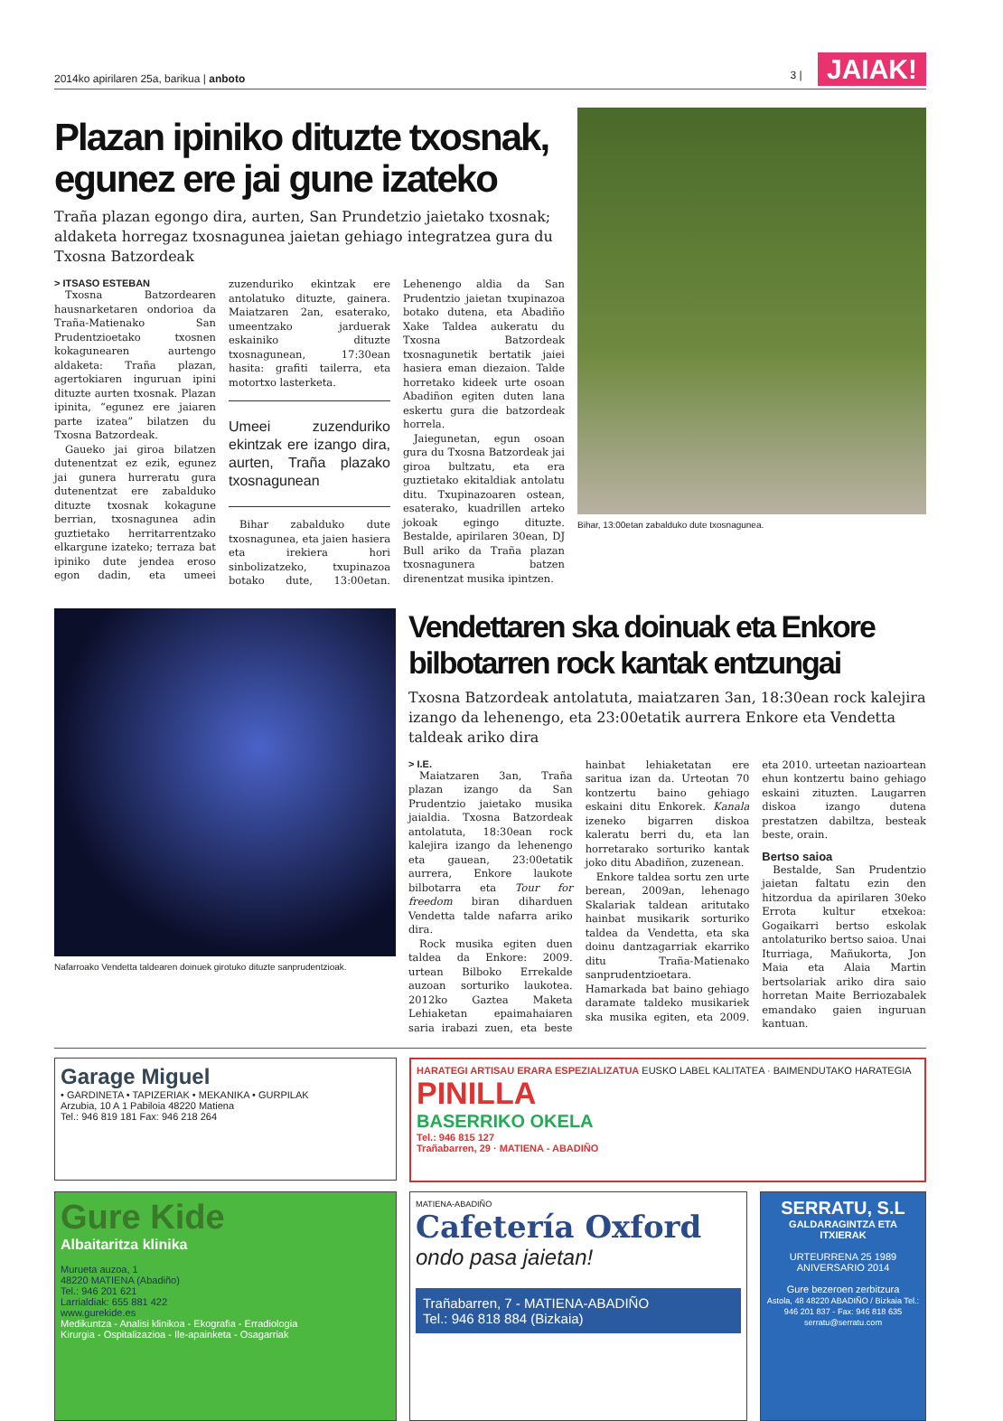2014ko apirilaren 25a, barikua | anboto 3 | JAIAK!
Plazan ipiniko dituzte txosnak, egunez ere jai gune izateko
Traña plazan egongo dira, aurten, San Prundetzio jaietako txosnak; aldaketa horregaz txosnagunea jaietan gehiago integratzea gura du Txosna Batzordeak
> ITSASO ESTEBAN
Txosna Batzordearen hausnarketaren ondorioa da Traña-Matienako San Prudentzioetako txosnen kokagunearen aurtengo aldaketa: Traña plazan, agertokiaren inguruan ipini dituzte aurten txosnak. Plazan ipinita, “egunez ere jaiaren parte izatea” bilatzen du Txosna Batzordeak.
Gaueko jai giroa bilatzen dutenentzat ez ezik, egunez jai gunera hurreratu gura dutenentzat ere zabalduko dituzte txosnak kokagune berrian, txosnagunea adin guztietako herritarrentzako elkargune izateko; terraza bat ipiniko dute jendea eroso egon dadin, eta umeei zuzenduriko ekintzak ere antolatuko dituzte, gainera. Maiatzaren 2an, esaterako, umeentzako jarduerak eskainiko dituzte txosnagunean, 17:30ean hasita: grafiti tailerra, eta motortxo lasterketa.
Umeei zuzenduriko ekintzak ere izango dira, aurten, Traña plazako txosnagunean
Bihar zabalduko dute txosnagunea, eta jaien hasiera eta irekiera hori sinbolizatzeko, txupinazoa botako dute, 13:00etan. Lehenengo aldia da San Prudentzio jaietan txupinazoa botako dutena, eta Abadiño Xake Taldea aukeratu du Txosna Batzordeak txosnagunetik bertatik jaiei hasiera eman diezaion. Talde horretako kideek urte osoan Abadiñon egiten duten lana eskertu gura die batzordeak horrela.
Jaiegunetan, egun osoan gura du Txosna Batzordeak jai giroa bultzatu, eta era guztietako ekitaldiak antolatu ditu. Txupinazoaren ostean, esaterako, kuadrillen arteko jokoak egingo dituzte. Bestalde, apirilaren 30ean, DJ Bull ariko da Traña plazan txosnagunera batzen direnentzat musika ipintzen.
Bihar, 13:00etan zabalduko dute txosnagunea.
Nafarroako Vendetta taldearen doinuek girotuko dituzte sanprudentzioak.
Vendettaren ska doinuak eta Enkore bilbotarren rock kantak entzungai
Txosna Batzordeak antolatuta, maiatzaren 3an, 18:30ean rock kalejira izango da lehenengo, eta 23:00etatik aurrera Enkore eta Vendetta taldeak ariko dira
> I.E.
Maiatzaren 3an, Traña plazan izango da San Prudentzio jaietako musika jaialdia. Txosna Batzordeak antolatuta, 18:30ean rock kalejira izango da lehenengo eta gauean, 23:00etatik aurrera, Enkore laukote bilbotarra eta Tour for freedom biran diharduen Vendetta talde nafarra ariko dira.
Rock musika egiten duen taldea da Enkore: 2009. urtean Bilboko Errekalde auzoan sorturiko laukotea. 2012ko Gaztea Maketa Lehiaketan epaimahaiaren saria irabazi zuen, eta beste hainbat lehiaketatan ere saritua izan da. Urteotan 70 kontzertu baino gehiago eskaini ditu Enkorek. Kanala izeneko bigarren diskoa kaleratu berri du, eta lan horretarako sorturiko kantak joko ditu Abadiñon, zuzenean.
Enkore taldea sortu zen urte berean, 2009an, lehenago Skalariak taldean aritutako hainbat musikarik sorturiko taldea da Vendetta, eta ska doinu dantzagarriak ekarriko ditu Traña-Matienako sanprudentzioetara. Hamarkada bat baino gehiago daramate taldeko musikariek ska musika egiten, eta 2009. eta 2010. urteetan nazioartean ehun kontzertu baino gehiago eskaini zituzten. Laugarren diskoa izango dutena prestatzen dabiltza, besteak beste, orain.
Bertso saioa
Bestalde, San Prudentzio jaietan faltatu ezin den hitzordua da apirilaren 30eko Errota kultur etxekoa: Gogaikarri bertso eskolak antolaturiko bertso saioa. Unai Iturriaga, Mañukorta, Jon Maia eta Alaia Martin bertsolariak ariko dira saio horretan Maite Berriozabalek emandako gaien inguruan kantuan.
Garage Miguel
• GARDINETA • TAPIZERIAK • MEKANIKA • GURPILAK
Arzubia, 10 A 1 Pabiloia 48220 Matiena
Tel.: 946 819 181 Fax: 946 218 264
HARATEGI ARTISAU ERARA ESPEZIALIZATUA EUSKO LABEL KALITATEA · BAIMENDUTAKO HARATEGIA
PINILLA
BASERRIKO OKELA
Tel.: 946 815 127
Trañabarren, 29 · MATIENA - ABADIÑO
Gure Kide
Albaitaritza klinika
Murueta auzoa, 1
48220 MATIENA (Abadiño)
Tel.: 946 201 621
Larrialdiak: 655 881 422
www.gurekide.es
Medikuntza - Analisi klinikoa - Ekografia - Erradiologia
Kirurgia - Ospitalizazioa - Ile-apainketa - Osagarriak
MATIENA-ABADIÑO
Cafetería Oxford
ondo pasa jaietan!
Trañabarren, 7 - MATIENA-ABADIÑO
Tel.: 946 818 884 (Bizkaia)
SERRATU, S.L
GALDARAGINTZA ETA ITXIERAK
URTEURRENA 25 1989 ANIVERSARIO 2014
Gure bezeroen zerbitzura
Astola, 48 48220 ABADIÑO / Bizkaia Tel.: 946 201 837 - Fax: 946 818 635 serratu@serratu.com